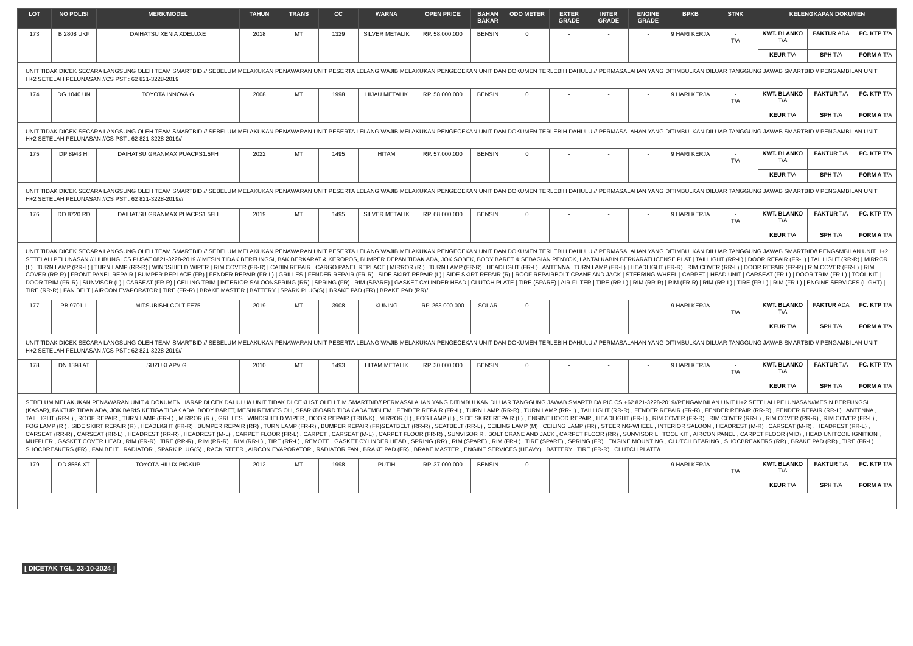| LOT | NO POLISI | MERK/MODEL | TAHUN | TRANS | CC | WARNA | OPEN PRICE | BAHAN BAKAR | ODO METER | EXTER GRADE | INTER GRADE | ENGINE GRADE | BPKB | STNK | KELENGKAPAN DOKUMEN | | |
| --- | --- | --- | --- | --- | --- | --- | --- | --- | --- | --- | --- | --- | --- | --- | --- | --- | --- |
| 173 | B 2808 UKF | DAIHATSU XENIA XDELUXE | 2018 | MT | 1329 | SILVER METALIK | RP. 58.000.000 | BENSIN | 0 | - | - | - | 9 HARI KERJA | - T/A | KWT. BLANKO T/A | FAKTUR ADA | FC. KTP T/A |
| | | | | | | | | | | | | | | | KEUR T/A | SPH T/A | FORM A T/A |
| UNIT TIDAK DICEK SECARA LANGSUNG OLEH TEAM SMARTBID // SEBELUM MELAKUKAN PENAWARAN UNIT PESERTA LELANG WAJIB MELAKUKAN PENGECEKAN UNIT DAN DOKUMEN TERLEBIH DAHULU // PERMASALAHAN YANG DITIMBULKAN DILUAR TANGGUNG JAWAB SMARTBID // PENGAMBILAN UNIT H+2 SETELAH PELUNASAN //CS PST : 62 821-3228-2019 | | | | | | | | | | | | | | | | | |
| 174 | DG 1040 UN | TOYOTA INNOVA G | 2008 | MT | 1998 | HIJAU METALIK | RP. 58.000.000 | BENSIN | 0 | - | - | - | 9 HARI KERJA | - T/A | KWT. BLANKO T/A | FAKTUR T/A | FC. KTP T/A |
| | | | | | | | | | | | | | | | KEUR T/A | SPH T/A | FORM A T/A |
| UNIT TIDAK DICEK SECARA LANGSUNG OLEH TEAM SMARTBID // SEBELUM MELAKUKAN PENAWARAN UNIT PESERTA LELANG WAJIB MELAKUKAN PENGECEKAN UNIT DAN DOKUMEN TERLEBIH DAHULU // PERMASALAHAN YANG DITIMBULKAN DILUAR TANGGUNG JAWAB SMARTBID // PENGAMBILAN UNIT H+2 SETELAH PELUNASAN //CS PST : 62 821-3228-2019// | | | | | | | | | | | | | | | | | |
| 175 | DP 8943 HI | DAIHATSU GRANMAX PUACPS1.5FH | 2022 | MT | 1495 | HITAM | RP. 57.000.000 | BENSIN | 0 | - | - | - | 9 HARI KERJA | - T/A | KWT. BLANKO T/A | FAKTUR T/A | FC. KTP T/A |
| | | | | | | | | | | | | | | | KEUR T/A | SPH T/A | FORM A T/A |
| UNIT TIDAK DICEK SECARA LANGSUNG OLEH TEAM SMARTBID // SEBELUM MELAKUKAN PENAWARAN UNIT PESERTA LELANG WAJIB MELAKUKAN PENGECEKAN UNIT DAN DOKUMEN TERLEBIH DAHULU // PERMASALAHAN YANG DITIMBULKAN DILUAR TANGGUNG JAWAB SMARTBID // PENGAMBILAN UNIT H+2 SETELAH PELUNASAN //CS PST : 62 821-3228-2019/// | | | | | | | | | | | | | | | | | |
| 176 | DD 8720 RD | DAIHATSU GRANMAX PUACPS1.5FH | 2019 | MT | 1495 | SILVER METALIK | RP. 68.000.000 | BENSIN | 0 | - | - | - | 9 HARI KERJA | - T/A | KWT. BLANKO T/A | FAKTUR T/A | FC. KTP T/A |
| | | | | | | | | | | | | | | | KEUR T/A | SPH T/A | FORM A T/A |
| UNIT TIDAK DICEK SECARA LANGSUNG OLEH TEAM SMARTBID // SEBELUM MELAKUKAN PENAWARAN UNIT PESERTA LELANG WAJIB MELAKUKAN PENGECEKAN UNIT DAN DOKUMEN TERLEBIH DAHULU // PERMASALAHAN YANG DITIMBULKAN DILUAR TANGGUNG JAWAB SMARTBID// PENGAMBILAN UNIT H+2 SETELAH PELUNASAN // HUBUNGI CS PUSAT 0821-3228-2019 // MESIN TIDAK BERFUNGSI, BAK BERKARAT & KEROPOS, BUMPER DEPAN TIDAK ADA, JOK SOBEK, BODY BARET & SEBAGIAN PENYOK, LANTAI KABIN BERKARATLICENSE PLAT / TAILLIGHT (RR-L) / DOOR REPAIR (FR-L) / TAILLIGHT (RR-R) / MIRROR (L) / TURN LAMP (RR-L) / TURN LAMP (RR-R) / WINDSHIELD WIPER / RIM COVER (FR-R) / CABIN REPAIR / CARGO PANEL REPLACE / MIRROR (R ) / TURN LAMP (FR-R) / HEADLIGHT (FR-L) / ANTENNA / TURN LAMP (FR-L) / HEADLIGHT (FR-R) / RIM COVER (RR-L) / DOOR REPAIR (FR-R) / RIM COVER (FR-L) / RIM COVER (RR-R) / FRONT PANEL REPAIR / BUMPER REPLACE (FR) / FENDER REPAIR (FR-L) / GRILLES / FENDER REPAIR (FR-R) / SIDE SKIRT REPAIR (L) / SIDE SKIRT REPAIR (R) / ROOF REPAIRBOLT CRANE AND JACK / STEERING-WHEEL / CARPET / HEAD UNIT / CARSEAT (FR-L) / DOOR TRIM (FR-L) / TOOL KIT / DOOR TRIM (FR-R) / SUNVISOR (L) / CARSEAT (FR-R) / CEILING TRIM / INTERIOR SALOONSPRING (RR) / SPRING (FR) / RIM (SPARE) / GASKET CYLINDER HEAD / CLUTCH PLATE / TIRE (SPARE) / AIR FILTER / TIRE (RR-L) / RIM (RR-R) / RIM (FR-R) / RIM (RR-L) / TIRE (FR-L) / RIM (FR-L) / ENGINE SERVICES (LIGHT) / TIRE (RR-R) / FAN BELT / AIRCON EVAPORATOR / TIRE (FR-R) / BRAKE MASTER / BATTERY / SPARK PLUG(S) / BRAKE PAD (FR) / BRAKE PAD (RR)/ | | | | | | | | | | | | | | | | | |
| 177 | PB 9701 L | MITSUBISHI COLT FE75 | 2019 | MT | 3908 | KUNING | RP. 263.000.000 | SOLAR | 0 | - | - | - | 9 HARI KERJA | - T/A | KWT. BLANKO T/A | FAKTUR ADA | FC. KTP T/A |
| | | | | | | | | | | | | | | | KEUR T/A | SPH T/A | FORM A T/A |
| UNIT TIDAK DICEK SECARA LANGSUNG OLEH TEAM SMARTBID // SEBELUM MELAKUKAN PENAWARAN UNIT PESERTA LELANG WAJIB MELAKUKAN PENGECEKAN UNIT DAN DOKUMEN TERLEBIH DAHULU // PERMASALAHAN YANG DITIMBULKAN DILUAR TANGGUNG JAWAB SMARTBID // PENGAMBILAN UNIT H+2 SETELAH PELUNASAN //CS PST : 62 821-3228-2019// | | | | | | | | | | | | | | | | | |
| 178 | DN 1398 AT | SUZUKI APV GL | 2010 | MT | 1493 | HITAM METALIK | RP. 30.000.000 | BENSIN | 0 | - | - | - | 9 HARI KERJA | - T/A | KWT. BLANKO T/A | FAKTUR T/A | FC. KTP T/A |
| | | | | | | | | | | | | | | | KEUR T/A | SPH T/A | FORM A T/A |
| SEBELUM MELAKUKAN PENAWARAN UNIT & DOKUMEN HARAP DI CEK DAHULU// UNIT TIDAK DI CEKLIST OLEH TIM SMARTBID// PERMASALAHAN YANG DITIMBULKAN DILUAR TANGGUNG JAWAB SMARTBID// PIC CS +62 821-3228-2019//PENGAMBILAN UNIT H+2 SETELAH PELUNASAN//MESIN BERFUNGSI (KASAR), FAKTUR TIDAK ADA, JOK BARIS KETIGA TIDAK ADA, BODY BARET, MESIN REMBES OLI, SPARKBOARD TIDAK ADAEMBLEM , FENDER REPAIR (FR-L) , TURN LAMP (RR-R) , TURN LAMP (RR-L) , TAILLIGHT (RR-R) , FENDER REPAIR (FR-R) , FENDER REPAIR (RR-R) , FENDER REPAIR (RR-L) , ANTENNA , TAILLIGHT (RR-L) , ROOF REPAIR , TURN LAMP (FR-L) , MIRROR (R ) , GRILLES , WINDSHIELD WIPER , DOOR REPAIR (TRUNK) , MIRROR (L) , FOG LAMP (L) , SIDE SKIRT REPAIR (L) , ENGINE HOOD REPAIR , HEADLIGHT (FR-L) , RIM COVER (FR-R) , RIM COVER (RR-L) , RIM COVER (RR-R) , RIM COVER (FR-L) , FOG LAMP (R ) , SIDE SKIRT REPAIR (R) , HEADLIGHT (FR-R) , BUMPER REPAIR (RR) , TURN LAMP (FR-R) , BUMPER REPAIR (FR)SEATBELT (RR-R) , SEATBELT (RR-L) , CEILING LAMP (M) , CEILING LAMP (FR) , STEERING-WHEEL , INTERIOR SALOON , HEADREST (M-R) , CARSEAT (M-R) , HEADREST (RR-L) , CARSEAT (RR-R) , CARSEAT (RR-L) , HEADREST (RR-R) , HEADREST (M-L) , CARPET FLOOR (FR-L) , CARPET , CARSEAT (M-L) , CARPET FLOOR (FR-R) , SUNVISOR R , BOLT CRANE AND JACK , CARPET FLOOR (RR) , SUNVISOR L , TOOL KIT , AIRCON PANEL , CARPET FLOOR (MID) , HEAD UNITCOIL IGNITION , MUFFLER , GASKET COVER HEAD , RIM (FR-R) , TIRE (RR-R) , RIM (RR-R) , RIM (RR-L) , TIRE (RR-L) , REMOTE , GASKET CYLINDER HEAD , SPRING (RR) , RIM (SPARE) , RIM (FR-L) , TIRE (SPARE) , SPRING (FR) , ENGINE MOUNTING , CLUTCH BEARING , SHOCBREAKERS (RR) , BRAKE PAD (RR) , TIRE (FR-L) , SHOCBREAKERS (FR) , FAN BELT , RADIATOR , SPARK PLUG(S) , RACK STEER , AIRCON EVAPORATOR , RADIATOR FAN , BRAKE PAD (FR) , BRAKE MASTER , ENGINE SERVICES (HEAVY) , BATTERY , TIRE (FR-R) , CLUTCH PLATE// | | | | | | | | | | | | | | | | | |
| 179 | DD 8556 XT | TOYOTA HILUX PICKUP | 2012 | MT | 1998 | PUTIH | RP. 37.000.000 | BENSIN | 0 | - | - | - | 9 HARI KERJA | - T/A | KWT. BLANKO T/A | FAKTUR T/A | FC. KTP T/A |
| | | | | | | | | | | | | | | | KEUR T/A | SPH T/A | FORM A T/A |
[ DICETAK TGL. 23-10-2024 ]